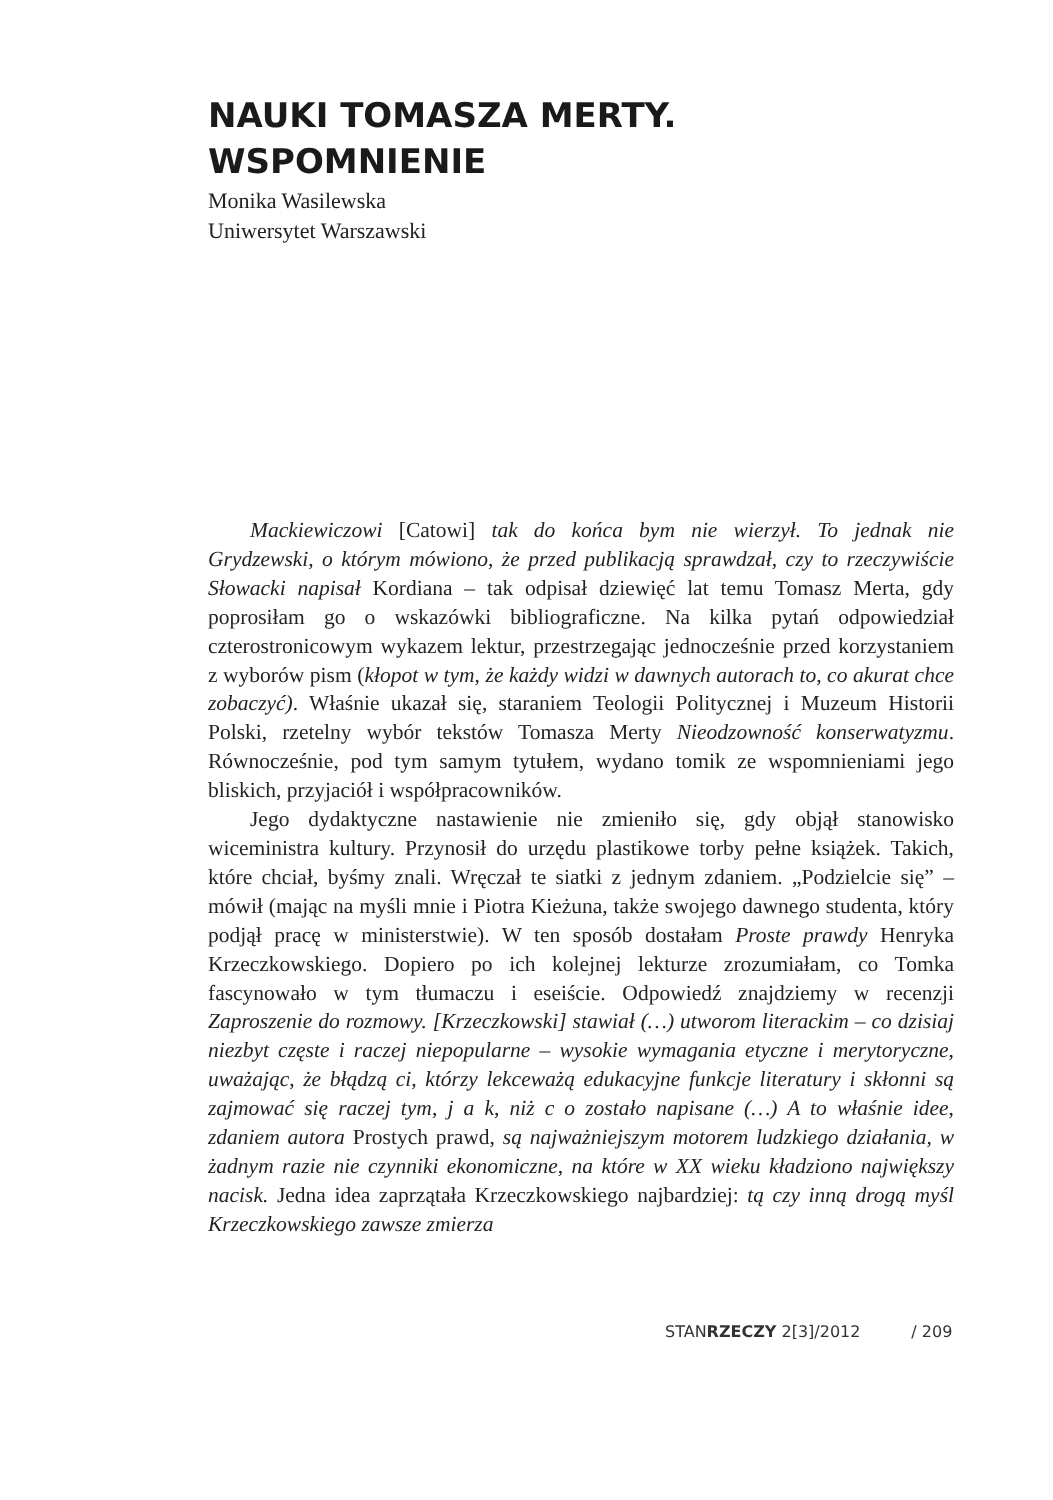NAUKI TOMASZA MERTY.
WSPOMNIENIE
Monika Wasilewska
Uniwersytet Warszawski
Mackiewiczowi [Catowi] tak do końca bym nie wierzył. To jednak nie Grydzewski, o którym mówiono, że przed publikacją sprawdzał, czy to rzeczywiście Słowacki napisał Kordiana – tak odpisał dziewięć lat temu Tomasz Merta, gdy poprosiłam go o wskazówki bibliograficzne. Na kilka pytań odpowiedział czterostronicowym wykazem lektur, przestrzegając jednocześnie przed korzystaniem z wyborów pism (kłopot w tym, że każdy widzi w dawnych autorach to, co akurat chce zobaczyć). Właśnie ukazał się, staraniem Teologii Politycznej i Muzeum Historii Polski, rzetelny wybór tekstów Tomasza Merty Nieodzowność konserwatyzmu. Równocześnie, pod tym samym tytułem, wydano tomik ze wspomnieniami jego bliskich, przyjaciół i współpracowników.
Jego dydaktyczne nastawienie nie zmieniło się, gdy objął stanowisko wiceministra kultury. Przynosił do urzędu plastikowe torby pełne książek. Takich, które chciał, byśmy znali. Wręczał te siatki z jednym zdaniem. „Podzielcie się” – mówił (mając na myśli mnie i Piotra Kieżuna, także swojego dawnego studenta, który podjął pracę w ministerstwie). W ten sposób dostałam Proste prawdy Henryka Krzeczkowskiego. Dopiero po ich kolejnej lekturze zrozumiałam, co Tomka fascynowało w tym tłumaczu i eseiście. Odpowiedź znajdziemy w recenzji Zaproszenie do rozmowy. [Krzeczkowski] stawiał (…) utworom literackim – co dzisiaj niezbyt częste i raczej niepopularne – wysokie wymagania etyczne i merytoryczne, uważając, że błądzą ci, którzy lekceważą edukacyjne funkcje literatury i skłonni są zajmować się raczej tym, j a k, niż c o zostało napisane (…) A to właśnie idee, zdaniem autora Prostych prawd, są najważniejszym motorem ludzkiego działania, w żadnym razie nie czynniki ekonomiczne, na które w XX wieku kładziono największy nacisk. Jedna idea zaprzątała Krzeczkowskiego najbardziej: tą czy inną drogą myśl Krzeczkowskiego zawsze zmierza
STANRZECZY 2[3]/2012 / 209